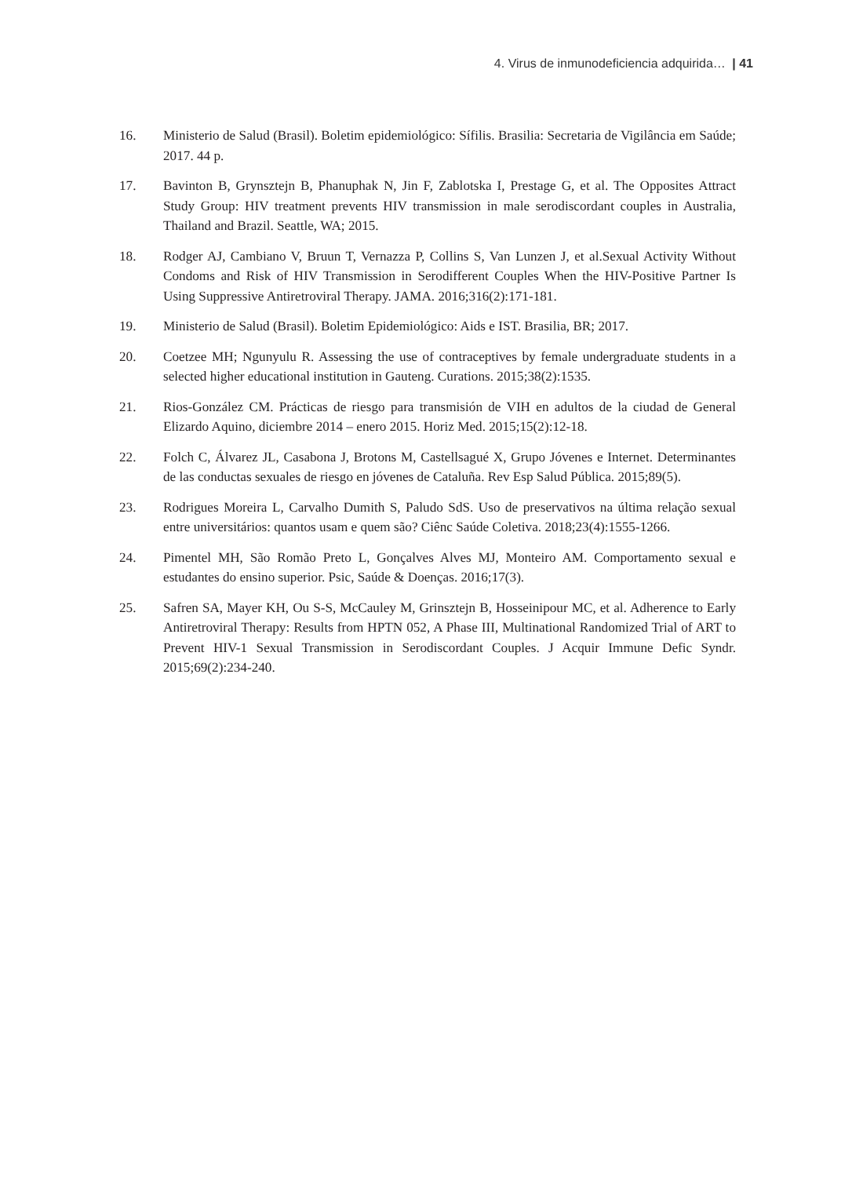4. Virus de inmunodeficiencia adquirida… | 41
16. Ministerio de Salud (Brasil). Boletim epidemiológico: Sífilis. Brasilia: Secretaria de Vigilância em Saúde; 2017. 44 p.
17. Bavinton B, Grynsztejn B, Phanuphak N, Jin F, Zablotska I, Prestage G, et al. The Opposites Attract Study Group: HIV treatment prevents HIV transmission in male serodiscordant couples in Australia, Thailand and Brazil. Seattle, WA; 2015.
18. Rodger AJ, Cambiano V, Bruun T, Vernazza P, Collins S, Van Lunzen J, et al.Sexual Activity Without Condoms and Risk of HIV Transmission in Serodifferent Couples When the HIV-Positive Partner Is Using Suppressive Antiretroviral Therapy. JAMA. 2016;316(2):171-181.
19. Ministerio de Salud (Brasil). Boletim Epidemiológico: Aids e IST. Brasilia, BR; 2017.
20. Coetzee MH; Ngunyulu R. Assessing the use of contraceptives by female undergraduate students in a selected higher educational institution in Gauteng. Curations. 2015;38(2):1535.
21. Rios-González CM. Prácticas de riesgo para transmisión de VIH en adultos de la ciudad de General Elizardo Aquino, diciembre 2014 – enero 2015. Horiz Med. 2015;15(2):12-18.
22. Folch C, Álvarez JL, Casabona J, Brotons M, Castellsagué X, Grupo Jóvenes e Internet. Determinantes de las conductas sexuales de riesgo en jóvenes de Cataluña. Rev Esp Salud Pública. 2015;89(5).
23. Rodrigues Moreira L, Carvalho Dumith S, Paludo SdS. Uso de preservativos na última relação sexual entre universitários: quantos usam e quem são? Ciênc Saúde Coletiva. 2018;23(4):1555-1266.
24. Pimentel MH, São Romão Preto L, Gonçalves Alves MJ, Monteiro AM. Comportamento sexual e estudantes do ensino superior. Psic, Saúde & Doenças. 2016;17(3).
25. Safren SA, Mayer KH, Ou S-S, McCauley M, Grinsztejn B, Hosseinipour MC, et al. Adherence to Early Antiretroviral Therapy: Results from HPTN 052, A Phase III, Multinational Randomized Trial of ART to Prevent HIV-1 Sexual Transmission in Serodiscordant Couples. J Acquir Immune Defic Syndr. 2015;69(2):234-240.